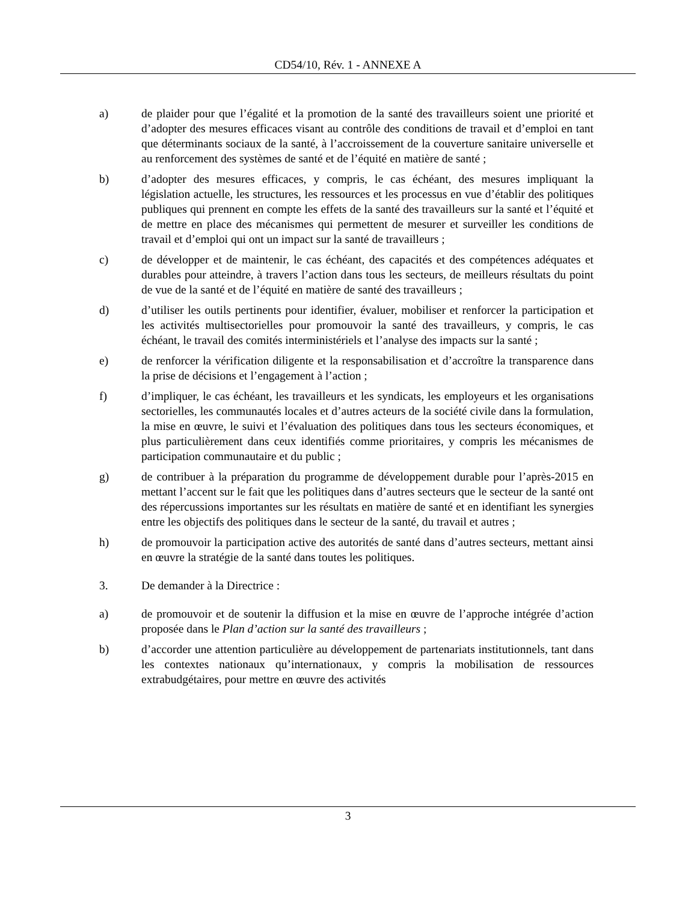CD54/10, Rév. 1 - ANNEXE A
a) de plaider pour que l’égalité et la promotion de la santé des travailleurs soient une priorité et d’adopter des mesures efficaces visant au contrôle des conditions de travail et d’emploi en tant que déterminants sociaux de la santé, à l’accroissement de la couverture sanitaire universelle et au renforcement des systèmes de santé et de l’équité en matière de santé ;
b) d’adopter des mesures efficaces, y compris, le cas échéant, des mesures impliquant la législation actuelle, les structures, les ressources et les processus en vue d’établir des politiques publiques qui prennent en compte les effets de la santé des travailleurs sur la santé et l’équité et de mettre en place des mécanismes qui permettent de mesurer et surveiller les conditions de travail et d’emploi qui ont un impact sur la santé de travailleurs ;
c) de développer et de maintenir, le cas échéant, des capacités et des compétences adéquates et durables pour atteindre, à travers l’action dans tous les secteurs, de meilleurs résultats du point de vue de la santé et de l’équité en matière de santé des travailleurs ;
d) d’utiliser les outils pertinents pour identifier, évaluer, mobiliser et renforcer la participation et les activités multisectorielles pour promouvoir la santé des travailleurs, y compris, le cas échéant, le travail des comités interministériels et l’analyse des impacts sur la santé ;
e) de renforcer la vérification diligente et la responsabilisation et d’accroître la transparence dans la prise de décisions et l’engagement à l’action ;
f) d’impliquer, le cas échéant, les travailleurs et les syndicats, les employeurs et les organisations sectorielles, les communautés locales et d’autres acteurs de la société civile dans la formulation, la mise en œuvre, le suivi et l’évaluation des politiques dans tous les secteurs économiques, et plus particulièrement dans ceux identifiés comme prioritaires, y compris les mécanismes de participation communautaire et du public ;
g) de contribuer à la préparation du programme de développement durable pour l’après-2015 en mettant l’accent sur le fait que les politiques dans d’autres secteurs que le secteur de la santé ont des répercussions importantes sur les résultats en matière de santé et en identifiant les synergies entre les objectifs des politiques dans le secteur de la santé, du travail et autres ;
h) de promouvoir la participation active des autorités de santé dans d’autres secteurs, mettant ainsi en œuvre la stratégie de la santé dans toutes les politiques.
3. De demander à la Directrice :
a) de promouvoir et de soutenir la diffusion et la mise en œuvre de l’approche intégrée d’action proposée dans le Plan d’action sur la santé des travailleurs ;
b) d’accorder une attention particulière au développement de partenariats institutionnels, tant dans les contextes nationaux qu’internationaux, y compris la mobilisation de ressources extrabudgétaires, pour mettre en œuvre des activités
3